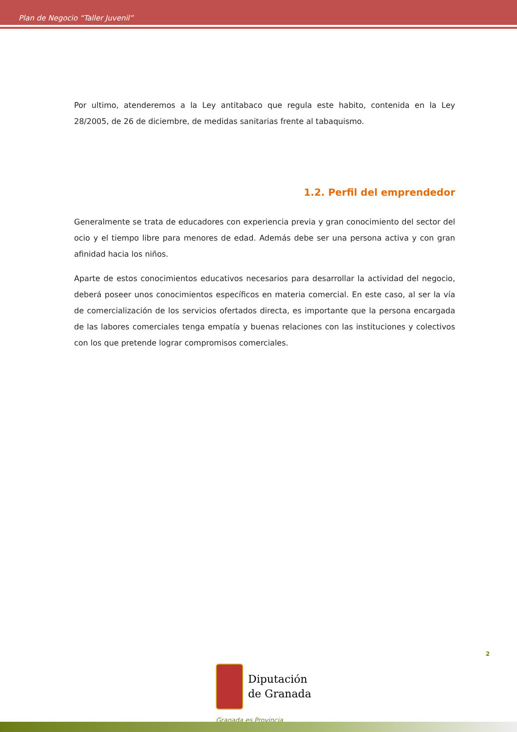Plan de Negocio “Taller Juvenil”
Por ultimo, atenderemos a la Ley antitabaco que regula este habito, contenida en la Ley 28/2005, de 26 de diciembre, de medidas sanitarias frente al tabaquismo.
1.2. Perfil del emprendedor
Generalmente se trata de educadores con experiencia previa y gran conocimiento del sector del ocio y el tiempo libre para menores de edad. Además debe ser una persona activa y con gran afinidad hacia los niños.
Aparte de estos conocimientos educativos necesarios para desarrollar la actividad del negocio, deberá poseer unos conocimientos específicos en materia comercial. En este caso, al ser la vía de comercialización de los servicios ofertados directa, es importante que la persona encargada de las labores comerciales tenga empatía y buenas relaciones con las instituciones y colectivos con los que pretende lograr compromisos comerciales.
2
Diputación
de Granada
Granada es Provincia